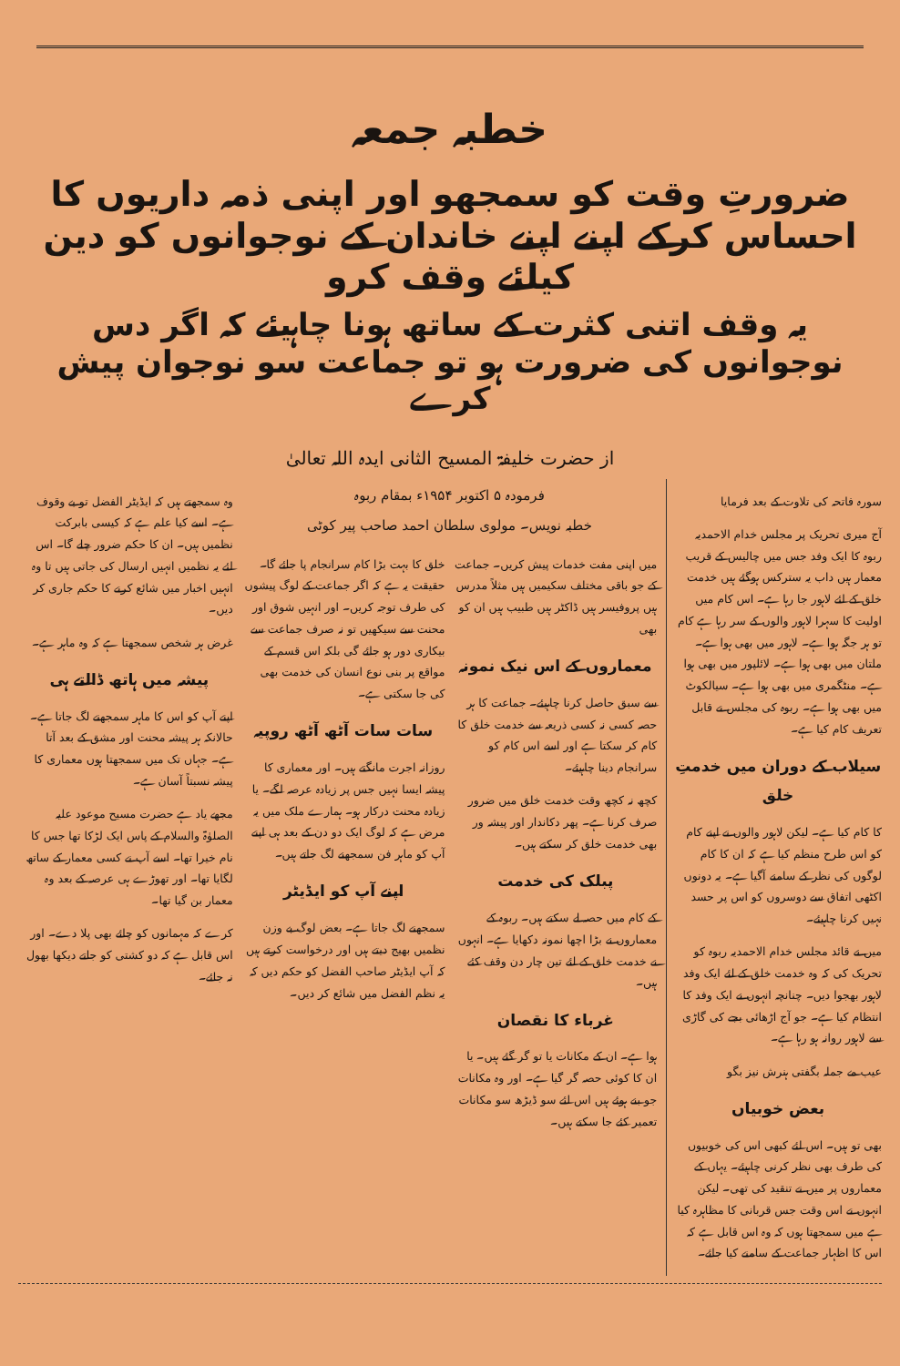خطبہ جمعہ
ضرورتِ وقت کو سمجھو اور اپنی ذمہ داریوں کا احساس کرکے اپنے اپنے خاندان کے نوجوانوں کو دین کیلئے وقف کرو
یہ وقف اتنی کثرت کے ساتھ ہونا چاہیئے کہ اگر دس نوجوانوں کی ضرورت ہو تو جماعت سو نوجوان پیش کرے
از حضرت خلیفۃ المسیح الثانی ایدہ اللہ تعالیٰ
سورہ فاتحہ کی تلاوت کے بعد فرمایا
آج میری تحریک پر مجلس خدام الاحمدیہ ربوہ کا ایک وفد جس میں چالیس کے قریب معمار ہیں داب یہ سترکس ہوگئے ہیں خدمت خلق کے لئے لاہور جا رہا ہے۔ اس کام میں اولیت کا سہرا لاہور والوں کے سر رہا ہے کام تو ہر جگہ ہوا ہے۔ لاہور میں بھی ہوا ہے۔ ملتان میں بھی ہوا ہے۔ لائلپور میں بھی ہوا ہے۔ منٹگمری میں بھی ہوا ہے۔ سیالکوٹ میں بھی ہوا ہے۔ ربوہ کی مجلس نے قابل تعریف کام کیا ہے۔
سیلاب کے دوران میں خدمتِ خلق
کا کام کیا ہے۔ لیکن لاہور والوں نے اپنے کام کو اس طرح منظم کیا ہے کہ ان کا کام لوگوں کی نظر کے سامنے آگیا ہے۔ یہ دونوں اکٹھی اتفاق سے دوسروں کو اس پر حسد نہیں کرنا چاہیئے۔
میں نے قائد مجلس خدام الاحمدیہ ربوہ کو تحریک کی کہ وہ خدمت خلق کے لئے ایک وفد لاہور بھجوا دیں۔ چنانچہ انہوں نے ایک وفد کا انتظام کیا ہے۔ جو آج اڑھائی بجے کی گاڑی سے لاہور روانہ ہو رہا ہے۔
عیب مے جملہ بگفتی ہنرش نیز بگو
بعض خوبیاں
بھی تو ہیں۔ اس لئے کبھی اس کی خوبیوں کی طرف بھی نظر کرنی چاہیئے۔ یہاں کے معماروں پر میں نے تنقید کی تھی۔ لیکن انہوں نے اس وقت جس قربانی کا مظاہرہ کیا ہے میں سمجھتا ہوں کہ وہ اس قابل ہے کہ اس کا اظہار جماعت کے سامنے کیا جائے۔
فرمودہ ۵ اکتوبر ۱۹۵۴ء بمقام ربوہ
خطبہ نویس۔ مولوی سلطان احمد صاحب پیر کوٹی
میں اپنی مفت خدمات پیش کریں۔ جماعت کے جو باقی مختلف سکیمیں ہیں مثلاً مدرس ہیں پروفیسر ہیں ڈاکٹر ہیں طبیب ہیں ان کو بھی
معماروں کے اس نیک نمونہ
سے سبق حاصل کرنا چاہیئے۔ جماعت کا ہر حصہ کسی نہ کسی ذریعہ سے خدمت خلق کا کام کر سکتا ہے اور اسے اس کام کو سرانجام دینا چاہیئے۔
کچھ نہ کچھ وقت خدمت خلق میں ضرور صرف کرنا ہے۔ پھر دکاندار اور پیشہ ور بھی خدمت خلق کر سکتے ہیں۔
پبلک کی خدمت
کے کام میں حصہ لے سکتے ہیں۔ ربوہ کے معماروں نے بڑا اچھا نمونہ دکھایا ہے۔ انہوں نے خدمت خلق کے لئے تین چار دن وقف کئے ہیں۔
غرباء کا نقصان
ہوا ہے۔ ان کے مکانات یا تو گر گئے ہیں۔ یا ان کا کوئی حصہ گر گیا ہے۔ اور وہ مکانات جو بنے ہوئے ہیں اس لئے سو ڈیڑھ سو مکانات تعمیر کئے جا سکتے ہیں۔
خلق کا بہت بڑا کام سرانجام پا جائے گا۔ حقیقت یہ ہے کہ اگر جماعت کے لوگ پیشوں کی طرف توجہ کریں۔ اور انہیں شوق اور محنت سے سیکھیں تو نہ صرف جماعت سے بیکاری دور ہو جائے گی بلکہ اس قسم کے مواقع پر بنی نوع انسان کی خدمت بھی کی جا سکتی ہے۔
سات سات آٹھ آٹھ روپیہ
روزانہ اجرت مانگتے ہیں۔ اور معماری کا پیشہ ایسا نہیں جس پر زیادہ عرصہ لگے۔ یا زیادہ محنت درکار ہو۔ ہمارے ملک میں یہ مرض ہے کہ لوگ ایک دو دن کے بعد ہی اپنے آپ کو ماہر فن سمجھنے لگ جاتے ہیں۔
اپنے آپ کو ایڈیٹر
سمجھنے لگ جاتا ہے۔ بعض لوگ بے وزن نظمیں بھیج دیتے ہیں اور درخواست کرتے ہیں کہ آپ ایڈیٹر صاحب الفضل کو حکم دیں کہ یہ نظم الفضل میں شائع کر دیں۔
وہ سمجھتے ہیں کہ ایڈیٹر الفضل تو بے وقوف ہے۔ اسے کیا علم ہے کہ کیسی بابرکت نظمیں ہیں۔ ان کا حکم ضرور چلے گا۔ اس لئے یہ نظمیں انہیں ارسال کی جاتی ہیں تا وہ انہیں اخبار میں شائع کرنے کا حکم جاری کر دیں۔
غرض ہر شخص سمجھتا ہے کہ وہ ماہر ہے۔
پیشہ میں ہاتھ ڈالتے ہی
اپنے آپ کو اس کا ماہر سمجھنے لگ جاتا ہے۔ حالانکہ ہر پیشہ محنت اور مشق کے بعد آتا ہے۔ جہاں تک میں سمجھتا ہوں معماری کا پیشہ نسبتاً آسان ہے۔
مجھے یاد ہے حضرت مسیح موعود علیہ الصلوٰۃ والسلام کے پاس ایک لڑکا تھا جس کا نام خیرا تھا۔ اسے آپ نے کسی معمار کے ساتھ لگایا تھا۔ اور تھوڑے ہی عرصہ کے بعد وہ معمار بن گیا تھا۔
کرے کہ مہمانوں کو چائے بھی پلا دے۔ اور اس قابل ہے کہ دو کشتی کو جاتے دیکھا بھول نہ جائے۔